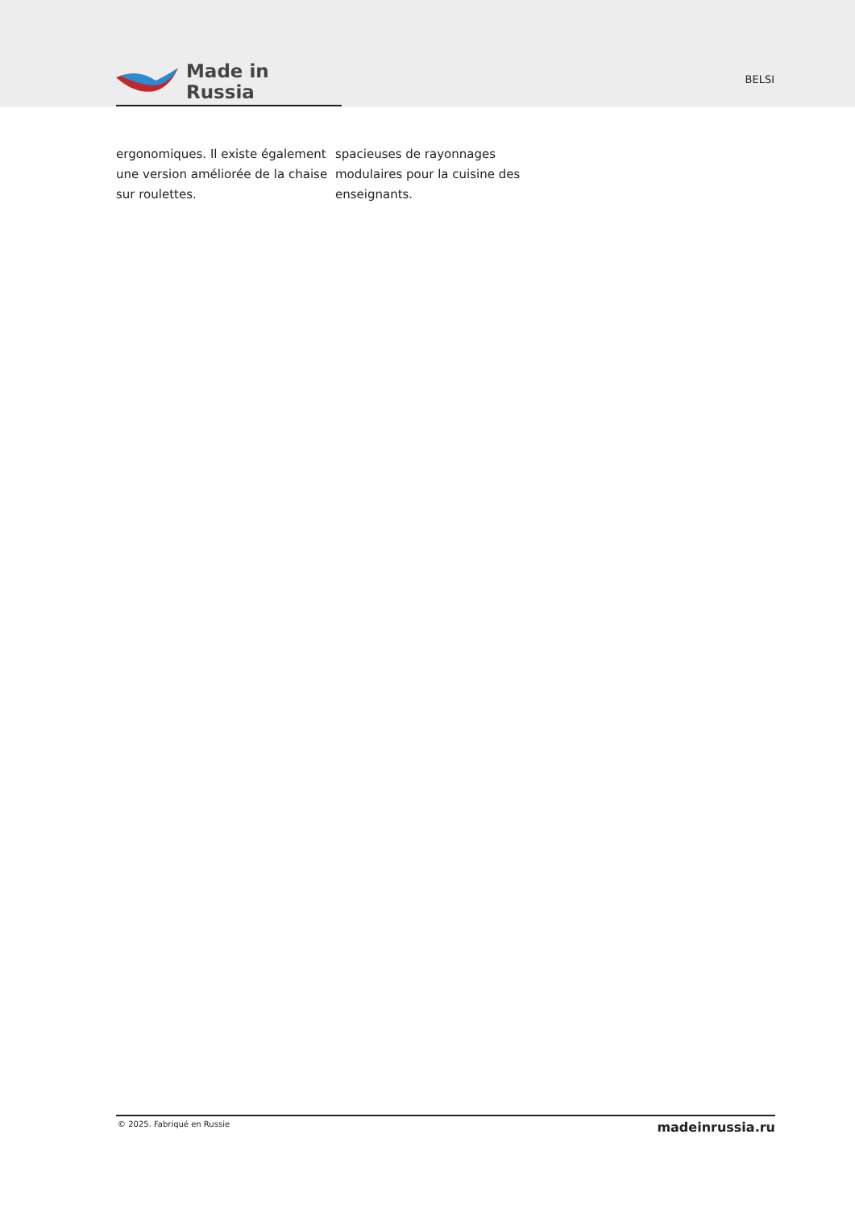Made in Russia
BELSI
ergonomiques. Il existe également une version améliorée de la chaise sur roulettes.
spacieuses de rayonnages modulaires pour la cuisine des enseignants.
© 2025. Fabriqué en Russie madeinrussia.ru